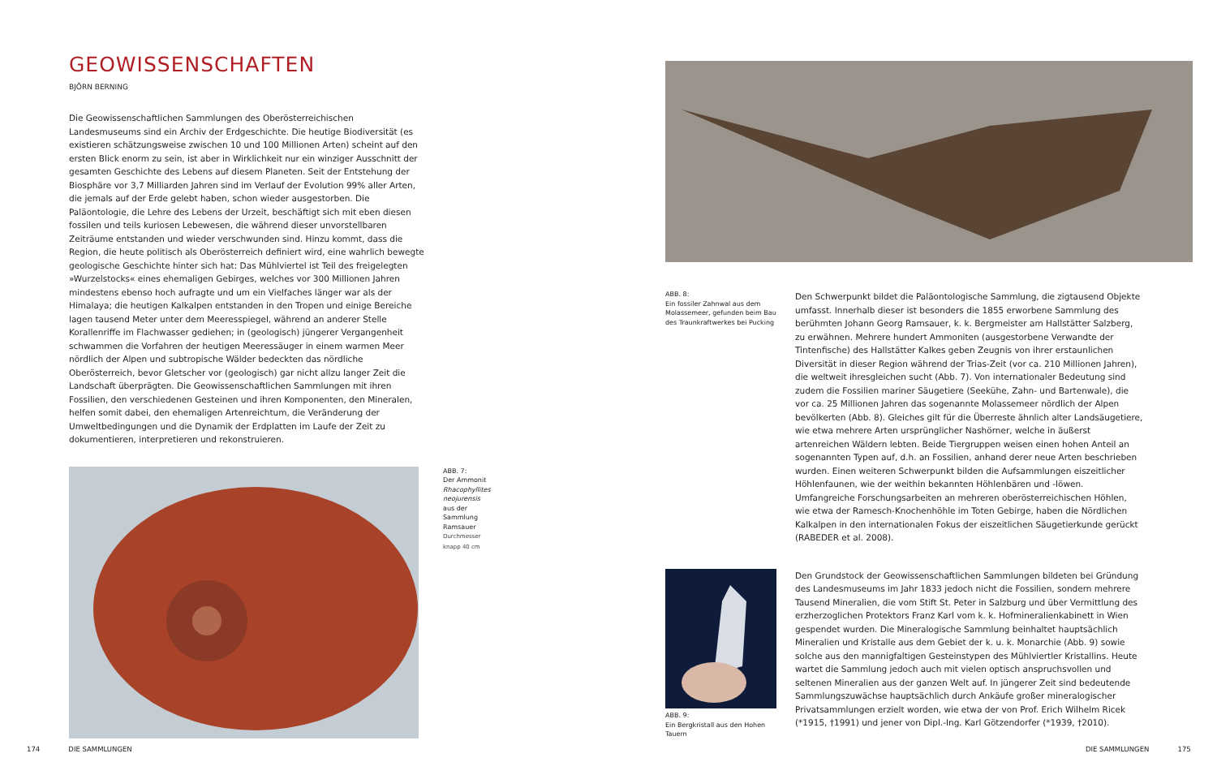GEOWISSENSCHAFTEN
BJÖRN BERNING
Die Geowissenschaftlichen Sammlungen des Oberösterreichischen Landesmuseums sind ein Archiv der Erdgeschichte. Die heutige Biodiversität (es existieren schätzungsweise zwischen 10 und 100 Millionen Arten) scheint auf den ersten Blick enorm zu sein, ist aber in Wirklichkeit nur ein winziger Ausschnitt der gesamten Geschichte des Lebens auf diesem Planeten. Seit der Entstehung der Biosphäre vor 3,7 Milliarden Jahren sind im Verlauf der Evolution 99% aller Arten, die jemals auf der Erde gelebt haben, schon wieder ausgestorben. Die Paläontologie, die Lehre des Lebens der Urzeit, beschäftigt sich mit eben diesen fossilen und teils kuriosen Lebewesen, die während dieser unvorstellbaren Zeiträume entstanden und wieder verschwunden sind. Hinzu kommt, dass die Region, die heute politisch als Oberösterreich definiert wird, eine wahrlich bewegte geologische Geschichte hinter sich hat: Das Mühlviertel ist Teil des freigelegten »Wurzelstocks« eines ehemaligen Gebirges, welches vor 300 Millionen Jahren mindestens ebenso hoch aufragte und um ein Vielfaches länger war als der Himalaya; die heutigen Kalkalpen entstanden in den Tropen und einige Bereiche lagen tausend Meter unter dem Meeresspiegel, während an anderer Stelle Korallenriffe im Flachwasser gediehen; in (geologisch) jüngerer Vergangenheit schwammen die Vorfahren der heutigen Meeressäuger in einem warmen Meer nördlich der Alpen und subtropische Wälder bedeckten das nördliche Oberösterreich, bevor Gletscher vor (geologisch) gar nicht allzu langer Zeit die Landschaft überprägten. Die Geowissenschaftlichen Sammlungen mit ihren Fossilien, den verschiedenen Gesteinen und ihren Komponenten, den Mineralen, helfen somit dabei, den ehemaligen Artenreichtum, die Veränderung der Umweltbedingungen und die Dynamik der Erdplatten im Laufe der Zeit zu dokumentieren, interpretieren und rekonstruieren.
ABB. 7:
Der Ammonit Rhacophyllites neojurensis aus der Sammlung Ramsauer
Durchmesser knapp 40 cm
ABB. 8:
Ein fossiler Zahnwal aus dem Molassemeer, gefunden beim Bau des Traunkraftwerkes bei Pucking
Den Schwerpunkt bildet die Paläontologische Sammlung, die zigtausend Objekte umfasst. Innerhalb dieser ist besonders die 1855 erworbene Sammlung des berühmten Johann Georg Ramsauer, k. k. Bergmeister am Hallstätter Salzberg, zu erwähnen. Mehrere hundert Ammoniten (ausgestorbene Verwandte der Tintenfische) des Hallstätter Kalkes geben Zeugnis von ihrer erstaunlichen Diversität in dieser Region während der Trias-Zeit (vor ca. 210 Millionen Jahren), die weltweit ihresgleichen sucht (Abb. 7). Von internationaler Bedeutung sind zudem die Fossilien mariner Säugetiere (Seekühe, Zahn- und Bartenwale), die vor ca. 25 Millionen Jahren das sogenannte Molassemeer nördlich der Alpen bevölkerten (Abb. 8). Gleiches gilt für die Überreste ähnlich alter Landsäugetiere, wie etwa mehrere Arten ursprünglicher Nashörner, welche in äußerst artenreichen Wäldern lebten. Beide Tiergruppen weisen einen hohen Anteil an sogenannten Typen auf, d.h. an Fossilien, anhand derer neue Arten beschrieben wurden. Einen weiteren Schwerpunkt bilden die Aufsammlungen eiszeitlicher Höhlenfaunen, wie der weithin bekannten Höhlenbären und -löwen. Umfangreiche Forschungsarbeiten an mehreren oberösterreichischen Höhlen, wie etwa der Ramesch-Knochenhöhle im Toten Gebirge, haben die Nördlichen Kalkalpen in den internationalen Fokus der eiszeitlichen Säugetierkunde gerückt (RABEDER et al. 2008).
ABB. 9:
Ein Bergkristall aus den Hohen Tauern
Den Grundstock der Geowissenschaftlichen Sammlungen bildeten bei Gründung des Landesmuseums im Jahr 1833 jedoch nicht die Fossilien, sondern mehrere Tausend Mineralien, die vom Stift St. Peter in Salzburg und über Vermittlung des erzherzoglichen Protektors Franz Karl vom k. k. Hofmineralienkabinett in Wien gespendet wurden. Die Mineralogische Sammlung beinhaltet hauptsächlich Mineralien und Kristalle aus dem Gebiet der k. u. k. Monarchie (Abb. 9) sowie solche aus den mannigfaltigen Gesteinstypen des Mühlviertler Kristallins. Heute wartet die Sammlung jedoch auch mit vielen optisch anspruchsvollen und seltenen Mineralien aus der ganzen Welt auf. In jüngerer Zeit sind bedeutende Sammlungszuwächse hauptsächlich durch Ankäufe großer mineralogischer Privatsammlungen erzielt worden, wie etwa der von Prof. Erich Wilhelm Ricek (*1915, †1991) und jener von Dipl.-Ing. Karl Götzendorfer (*1939, †2010).
174 DIE SAMMLUNGEN DIE SAMMLUNGEN 175